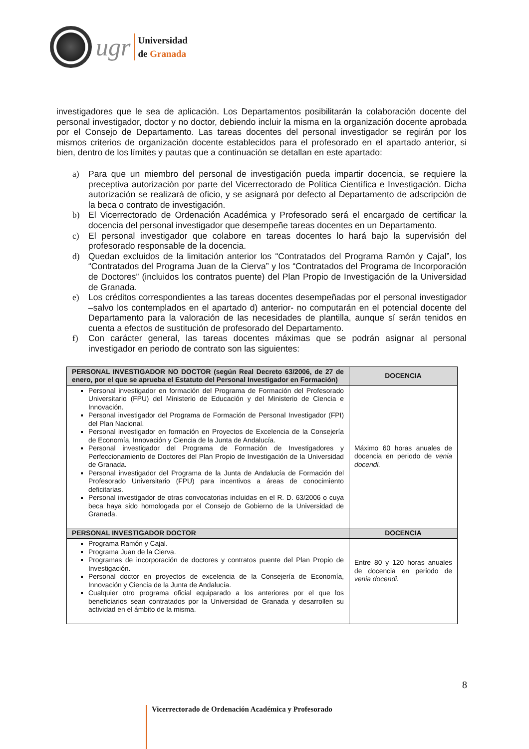ugr
Universidad
de Granada
investigadores que le sea de aplicación. Los Departamentos posibilitarán la colaboración docente del personal investigador, doctor y no doctor, debiendo incluir la misma en la organización docente aprobada por el Consejo de Departamento. Las tareas docentes del personal investigador se regirán por los mismos criterios de organización docente establecidos para el profesorado en el apartado anterior, si bien, dentro de los límites y pautas que a continuación se detallan en este apartado:
a) Para que un miembro del personal de investigación pueda impartir docencia, se requiere la preceptiva autorización por parte del Vicerrectorado de Política Científica e Investigación. Dicha autorización se realizará de oficio, y se asignará por defecto al Departamento de adscripción de la beca o contrato de investigación.
b) El Vicerrectorado de Ordenación Académica y Profesorado será el encargado de certificar la docencia del personal investigador que desempeñe tareas docentes en un Departamento.
c) El personal investigador que colabore en tareas docentes lo hará bajo la supervisión del profesorado responsable de la docencia.
d) Quedan excluidos de la limitación anterior los “Contratados del Programa Ramón y Cajal”, los “Contratados del Programa Juan de la Cierva” y los “Contratados del Programa de Incorporación de Doctores” (incluidos los contratos puente) del Plan Propio de Investigación de la Universidad de Granada.
e) Los créditos correspondientes a las tareas docentes desempeñadas por el personal investigador –salvo los contemplados en el apartado d) anterior- no computarán en el potencial docente del Departamento para la valoración de las necesidades de plantilla, aunque sí serán tenidos en cuenta a efectos de sustitución de profesorado del Departamento.
f) Con carácter general, las tareas docentes máximas que se podrán asignar al personal investigador en periodo de contrato son las siguientes:
| PERSONAL INVESTIGADOR NO DOCTOR (según Real Decreto 63/2006, de 27 de enero, por el que se aprueba el Estatuto del Personal Investigador en Formación) | DOCENCIA |
| --- | --- |
| Personal investigador en formación del Programa de Formación del Profesorado Universitario (FPU) del Ministerio de Educación y del Ministerio de Ciencia e Innovación. Personal investigador del Programa de Formación de Personal Investigador (FPI) del Plan Nacional. Personal investigador en formación en Proyectos de Excelencia de la Consejería de Economía, Innovación y Ciencia de la Junta de Andalucía. Personal investigador del Programa de Formación de Investigadores y Perfeccionamiento de Doctores del Plan Propio de Investigación de la Universidad de Granada. Personal investigador del Programa de la Junta de Andalucía de Formación del Profesorado Universitario (FPU) para incentivos a áreas de conocimiento deficitarias. Personal investigador de otras convocatorias incluidas en el R. D. 63/2006 o cuya beca haya sido homologada por el Consejo de Gobierno de la Universidad de Granada. | Máximo 60 horas anuales de docencia en periodo de venia docendi. |
| PERSONAL INVESTIGADOR DOCTOR | DOCENCIA |
| Programa Ramón y Cajal. Programa Juan de la Cierva. Programas de incorporación de doctores y contratos puente del Plan Propio de Investigación. Personal doctor en proyectos de excelencia de la Consejería de Economía, Innovación y Ciencia de la Junta de Andalucía. Cualquier otro programa oficial equiparado a los anteriores por el que los beneficiarios sean contratados por la Universidad de Granada y desarrollen su actividad en el ámbito de la misma. | Entre 80 y 120 horas anuales de docencia en periodo de venia docendi. |
8
Vicerrectorado de Ordenación Académica y Profesorado